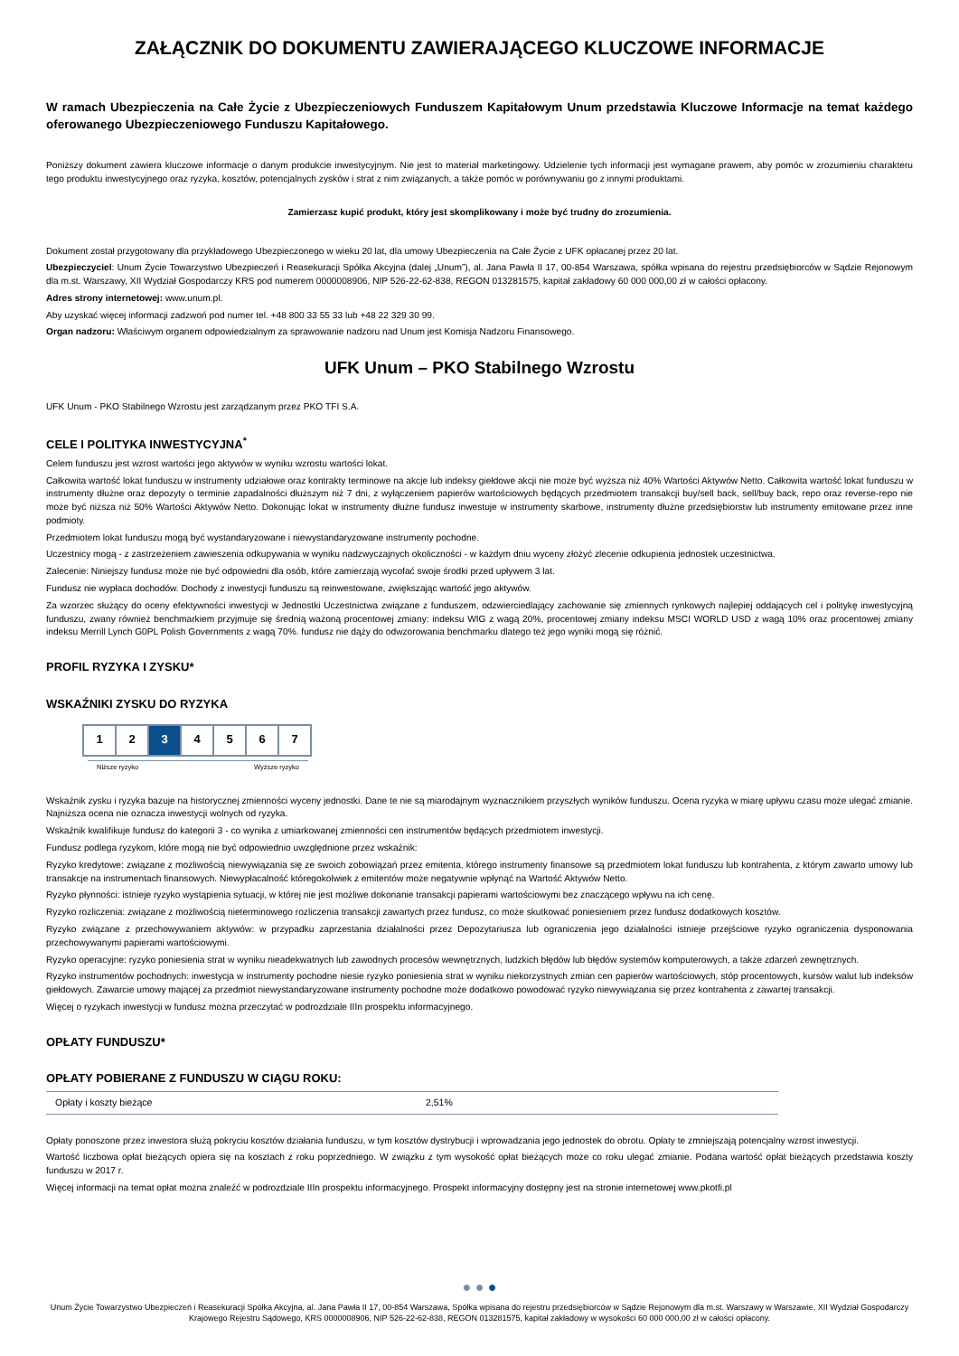ZAŁĄCZNIK DO DOKUMENTU ZAWIERAJĄCEGO KLUCZOWE INFORMACJE
W ramach Ubezpieczenia na Całe Życie z Ubezpieczeniowych Funduszem Kapitałowym Unum przedstawia Kluczowe Informacje na temat każdego oferowanego Ubezpieczeniowego Funduszu Kapitałowego.
Poniższy dokument zawiera kluczowe informacje o danym produkcie inwestycyjnym. Nie jest to materiał marketingowy. Udzielenie tych informacji jest wymagane prawem, aby pomóc w zrozumieniu charakteru tego produktu inwestycyjnego oraz ryzyka, kosztów, potencjalnych zysków i strat z nim związanych, a także pomóc w porównywaniu go z innymi produktami.
Zamierzasz kupić produkt, który jest skomplikowany i może być trudny do zrozumienia.
Dokument został przygotowany dla przykładowego Ubezpieczonego w wieku 20 lat, dla umowy Ubezpieczenia na Całe Życie z UFK opłacanej przez 20 lat.
Ubezpieczyciel: Unum Życie Towarzystwo Ubezpieczeń i Reasekuracji Spółka Akcyjna (dalej „Unum”), al. Jana Pawła II 17, 00-854 Warszawa, spółka wpisana do rejestru przedsiębiorców w Sądzie Rejonowym dla m.st. Warszawy, XII Wydział Gospodarczy KRS pod numerem 0000008906, NIP 526-22-62-838, REGON 013281575, kapitał zakładowy 60 000 000,00 zł w całości opłacony.
Adres strony internetowej: www.unum.pl.
Aby uzyskać więcej informacji zadzwoń pod numer tel. +48 800 33 55 33 lub +48 22 329 30 99.
Organ nadzoru: Właściwym organem odpowiedzialnym za sprawowanie nadzoru nad Unum jest Komisja Nadzoru Finansowego.
UFK Unum – PKO Stabilnego Wzrostu
UFK Unum - PKO Stabilnego Wzrostu jest zarządzanym przez PKO TFI S.A.
CELE I POLITYKA INWESTYCYJNA<sup>*</sup>
Celem funduszu jest wzrost wartości jego aktywów w wyniku wzrostu wartości lokat.
Całkowita wartość lokat funduszu w instrumenty udziałowe oraz kontrakty terminowe na akcje lub indeksy giełdowe akcji nie może być wyższa niż 40% Wartości Aktywów Netto. Całkowita wartość lokat funduszu w instrumenty dłużne oraz depozyty o terminie zapadalności dłuższym niż 7 dni, z wyłączeniem papierów wartościowych będących przedmiotem transakcji buy/sell back, sell/buy back, repo oraz reverse-repo nie może być niższa niż 50% Wartości Aktywów Netto. Dokonując lokat w instrumenty dłużne fundusz inwestuje w instrumenty skarbowe, instrumenty dłużne przedsiębiorstw lub instrumenty emitowane przez inne podmioty.
Przedmiotem lokat funduszu mogą być wystandaryzowane i niewystandaryzowane instrumenty pochodne.
Uczestnicy mogą - z zastrzeżeniem zawieszenia odkupywania w wyniku nadzwyczajnych okoliczności - w każdym dniu wyceny złożyć zlecenie odkupienia jednostek uczestnictwa.
Zalecenie: Niniejszy fundusz może nie być odpowiedni dla osób, które zamierzają wycofać swoje środki przed upływem 3 lat.
Fundusz nie wypłaca dochodów. Dochody z inwestycji funduszu są reinwestowane, zwiększając wartość jego aktywów.
Za wzorzec służący do oceny efektywności inwestycji w Jednostki Uczestnictwa związane z funduszem, odzwierciedlający zachowanie się zmiennych rynkowych najlepiej oddających cel i politykę inwestycyjną funduszu, zwany również benchmarkiem przyjmuje się średnią ważoną procentowej zmiany: indeksu WIG z wagą 20%, procentowej zmiany indeksu MSCI WORLD USD z wagą 10% oraz procentowej zmiany indeksu Merrill Lynch G0PL Polish Governments z wagą 70%. fundusz nie dąży do odwzorowania benchmarku dlatego też jego wyniki mogą się różnić.
PROFIL RYZYKA I ZYSKU*
WSKAŹNIKI ZYSKU DO RYZYKA
| 1 | 2 | 3 | 4 | 5 | 6 | 7 |
Niższe ryzyko Wyższe ryzyko
Wskaźnik zysku i ryzyka bazuje na historycznej zmienności wyceny jednostki. Dane te nie są miarodajnym wyznacznikiem przyszłych wyników funduszu. Ocena ryzyka w miarę upływu czasu może ulegać zmianie. Najniższa ocena nie oznacza inwestycji wolnych od ryzyka.
Wskaźnik kwalifikuje fundusz do kategorii 3 - co wynika z umiarkowanej zmienności cen instrumentów będących przedmiotem inwestycji.
Fundusz podlega ryzykom, które mogą nie być odpowiednio uwzględnione przez wskaźnik:
Ryzyko kredytowe: związane z możliwością niewywiązania się ze swoich zobowiązań przez emitenta, którego instrumenty finansowe są przedmiotem lokat funduszu lub kontrahenta, z którym zawarto umowy lub transakcje na instrumentach finansowych. Niewypłacalność któregokolwiek z emitentów może negatywnie wpłynąć na Wartość Aktywów Netto.
Ryzyko płynności: istnieje ryzyko wystąpienia sytuacji, w której nie jest możliwe dokonanie transakcji papierami wartościowymi bez znaczącego wpływu na ich cenę.
Ryzyko rozliczenia: związane z możliwością nieterminowego rozliczenia transakcji zawartych przez fundusz, co może skutkować poniesieniem przez fundusz dodatkowych kosztów.
Ryzyko związane z przechowywaniem aktywów: w przypadku zaprzestania działalności przez Depozytariusza lub ograniczenia jego działalności istnieje przejściowe ryzyko ograniczenia dysponowania przechowywanymi papierami wartościowymi.
Ryzyko operacyjne: ryzyko poniesienia strat w wyniku nieadekwatnych lub zawodnych procesów wewnętrznych, ludzkich błędów lub błędów systemów komputerowych, a także zdarzeń zewnętrznych.
Ryzyko instrumentów pochodnych: inwestycja w instrumenty pochodne niesie ryzyko poniesienia strat w wyniku niekorzystnych zmian cen papierów wartościowych, stóp procentowych, kursów walut lub indeksów giełdowych. Zawarcie umowy mającej za przedmiot niewystandaryzowane instrumenty pochodne może dodatkowo powodować ryzyko niewywiązania się przez kontrahenta z zawartej transakcji.
Więcej o ryzykach inwestycji w fundusz można przeczytać w podrozdziale IIIn prospektu informacyjnego.
OPŁATY FUNDUSZU*
OPŁATY POBIERANE Z FUNDUSZU W CIĄGU ROKU:
| Opłaty i koszty bieżące | 2,51% |
Opłaty ponoszone przez inwestora służą pokryciu kosztów działania funduszu, w tym kosztów dystrybucji i wprowadzania jego jednostek do obrotu. Opłaty te zmniejszają potencjalny wzrost inwestycji.
Wartość liczbowa opłat bieżących opiera się na kosztach z roku poprzedniego. W związku z tym wysokość opłat bieżących może co roku ulegać zmianie. Podana wartość opłat bieżących przedstawia koszty funduszu w 2017 r.
Więcej informacji na temat opłat można znaleźć w podrozdziale IIIn prospektu informacyjnego. Prospekt informacyjny dostępny jest na stronie internetowej www.pkotfi.pl
● ● ●
Unum Życie Towarzystwo Ubezpieczeń i Reasekuracji Spółka Akcyjna, al. Jana Pawła II 17, 00-854 Warszawa, Spółka wpisana do rejestru przedsiębiorców w Sądzie Rejonowym dla m.st. Warszawy w Warszawie, XII Wydział Gospodarczy Krajowego Rejestru Sądowego, KRS 0000008906, NIP 526-22-62-838, REGON 013281575, kapitał zakładowy w wysokości 60 000 000,00 zł w całości opłacony.